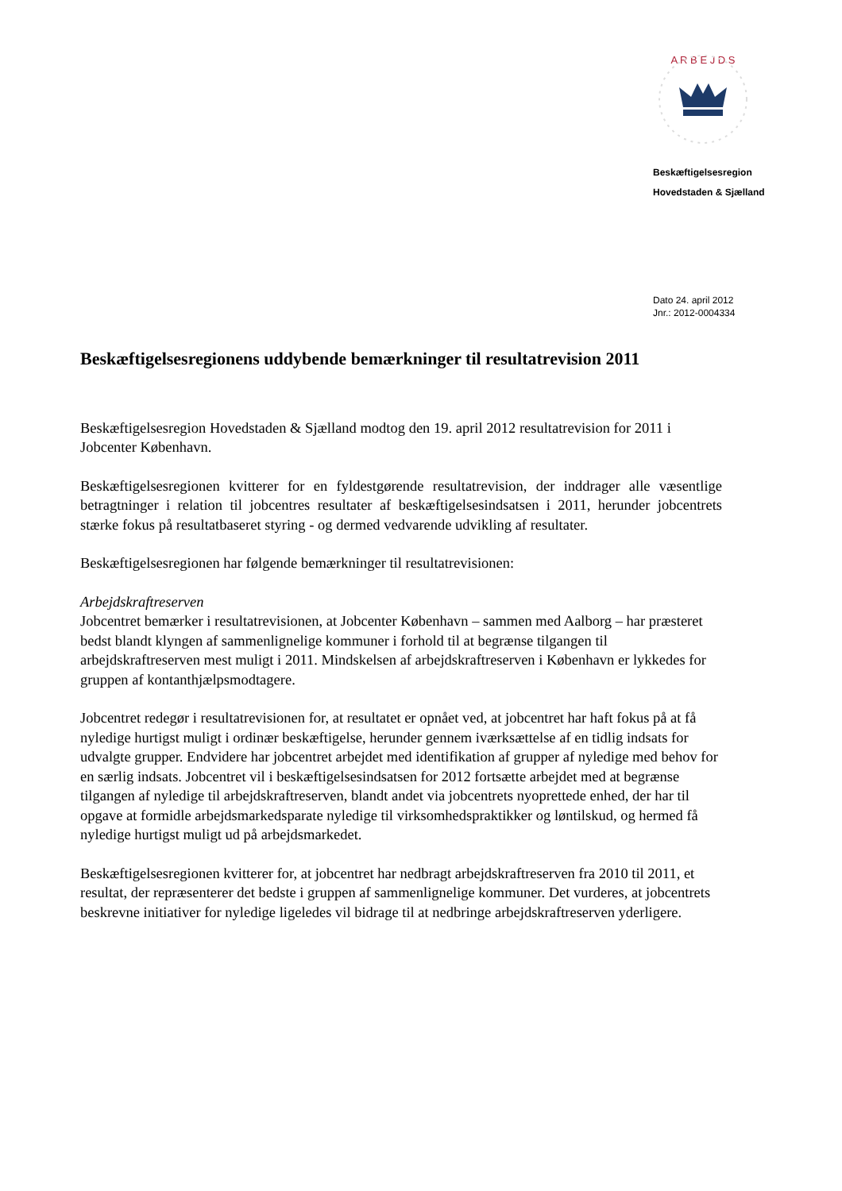A R B E J D S
Beskæftigelsesregion
Hovedstaden & Sjælland
Dato 24. april 2012
Jnr.: 2012-0004334
Beskæftigelsesregionens uddybende bemærkninger til resultatrevision 2011
Beskæftigelsesregion Hovedstaden & Sjælland modtog den 19. april 2012 resultatrevision for 2011 i Jobcenter København.
Beskæftigelsesregionen kvitterer for en fyldestgørende resultatrevision, der inddrager alle væsentlige betragtninger i relation til jobcentres resultater af beskæftigelsesindsatsen i 2011, herunder jobcentrets stærke fokus på resultatbaseret styring - og dermed vedvarende udvikling af resultater.
Beskæftigelsesregionen har følgende bemærkninger til resultatrevisionen:
Arbejdskraftreserven
Jobcentret bemærker i resultatrevisionen, at Jobcenter København – sammen med Aalborg – har præsteret bedst blandt klyngen af sammenlignelige kommuner i forhold til at begrænse tilgangen til arbejdskraftreserven mest muligt i 2011. Mindskelsen af arbejdskraftreserven i København er lykkedes for gruppen af kontanthjælpsmodtagere.
Jobcentret redegør i resultatrevisionen for, at resultatet er opnået ved, at jobcentret har haft fokus på at få nyledige hurtigst muligt i ordinær beskæftigelse, herunder gennem iværksættelse af en tidlig indsats for udvalgte grupper. Endvidere har jobcentret arbejdet med identifikation af grupper af nyledige med behov for en særlig indsats. Jobcentret vil i beskæftigelsesindsatsen for 2012 fortsætte arbejdet med at begrænse tilgangen af nyledige til arbejdskraftreserven, blandt andet via jobcentrets nyoprettede enhed, der har til opgave at formidle arbejdsmarkedsparate nyledige til virksomhedspraktikker og løntilskud, og hermed få nyledige hurtigst muligt ud på arbejdsmarkedet.
Beskæftigelsesregionen kvitterer for, at jobcentret har nedbragt arbejdskraftreserven fra 2010 til 2011, et resultat, der repræsenterer det bedste i gruppen af sammenlignelige kommuner. Det vurderes, at jobcentrets beskrevne initiativer for nyledige ligeledes vil bidrage til at nedbringe arbejdskraftreserven yderligere.